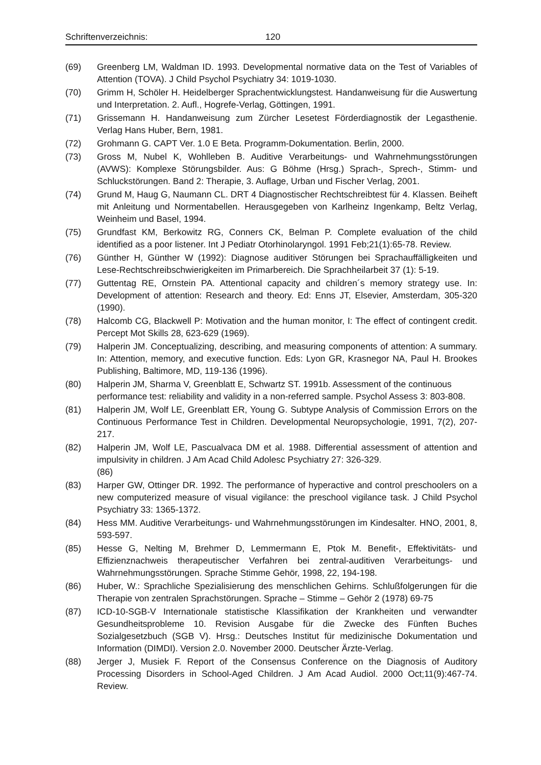Schriftenverzeichnis: 120
(69) Greenberg LM, Waldman ID. 1993. Developmental normative data on the Test of Variables of Attention (TOVA). J Child Psychol Psychiatry 34: 1019-1030.
(70) Grimm H, Schöler H. Heidelberger Sprachentwicklungstest. Handanweisung für die Auswertung und Interpretation. 2. Aufl., Hogrefe-Verlag, Göttingen, 1991.
(71) Grissemann H. Handanweisung zum Zürcher Lesetest Förderdiagnostik der Legasthenie. Verlag Hans Huber, Bern, 1981.
(72) Grohmann G. CAPT Ver. 1.0 E Beta. Programm-Dokumentation. Berlin, 2000.
(73) Gross M, Nubel K, Wohlleben B. Auditive Verarbeitungs- und Wahrnehmungsstörungen (AVWS): Komplexe Störungsbilder. Aus: G Böhme (Hrsg.) Sprach-, Sprech-, Stimm- und Schluckstörungen. Band 2: Therapie, 3. Auflage, Urban und Fischer Verlag, 2001.
(74) Grund M, Haug G, Naumann CL. DRT 4 Diagnostischer Rechtschreibtest für 4. Klassen. Beiheft mit Anleitung und Normentabellen. Herausgegeben von Karlheinz Ingenkamp, Beltz Verlag, Weinheim und Basel, 1994.
(75) Grundfast KM, Berkowitz RG, Conners CK, Belman P. Complete evaluation of the child identified as a poor listener. Int J Pediatr Otorhinolaryngol. 1991 Feb;21(1):65-78. Review.
(76) Günther H, Günther W (1992): Diagnose auditiver Störungen bei Sprachauffälligkeiten und Lese-Rechtschreibschwierigkeiten im Primarbereich. Die Sprachheilarbeit 37 (1): 5-19.
(77) Guttentag RE, Ornstein PA. Attentional capacity and children´s memory strategy use. In: Development of attention: Research and theory. Ed: Enns JT, Elsevier, Amsterdam, 305-320 (1990).
(78) Halcomb CG, Blackwell P: Motivation and the human monitor, I: The effect of contingent credit. Percept Mot Skills 28, 623-629 (1969).
(79) Halperin JM. Conceptualizing, describing, and measuring components of attention: A summary. In: Attention, memory, and executive function. Eds: Lyon GR, Krasnegor NA, Paul H. Brookes Publishing, Baltimore, MD, 119-136 (1996).
(80) Halperin JM, Sharma V, Greenblatt E, Schwartz ST. 1991b. Assessment of the continuous performance test: reliability and validity in a non-referred sample. Psychol Assess 3: 803-808.
(81) Halperin JM, Wolf LE, Greenblatt ER, Young G. Subtype Analysis of Commission Errors on the Continuous Performance Test in Children. Developmental Neuropsychologie, 1991, 7(2), 207-217.
(82) Halperin JM, Wolf LE, Pascualvaca DM et al. 1988. Differential assessment of attention and impulsivity in children. J Am Acad Child Adolesc Psychiatry 27: 326-329.
(86)
(83) Harper GW, Ottinger DR. 1992. The performance of hyperactive and control preschoolers on a new computerized measure of visual vigilance: the preschool vigilance task. J Child Psychol Psychiatry 33: 1365-1372.
(84) Hess MM. Auditive Verarbeitungs- und Wahrnehmungsstörungen im Kindesalter. HNO, 2001, 8, 593-597.
(85) Hesse G, Nelting M, Brehmer D, Lemmermann E, Ptok M. Benefit-, Effektivitäts- und Effizienznachweis therapeutischer Verfahren bei zentral-auditiven Verarbeitungs- und Wahrnehmungsstörungen. Sprache Stimme Gehör, 1998, 22, 194-198.
(86) Huber, W.: Sprachliche Spezialisierung des menschlichen Gehirns. Schlußfolgerungen für die Therapie von zentralen Sprachstörungen. Sprache – Stimme – Gehör 2 (1978) 69-75
(87) ICD-10-SGB-V Internationale statistische Klassifikation der Krankheiten und verwandter Gesundheitsprobleme 10. Revision Ausgabe für die Zwecke des Fünften Buches Sozialgesetzbuch (SGB V). Hrsg.: Deutsches Institut für medizinische Dokumentation und Information (DIMDI). Version 2.0. November 2000. Deutscher Ärzte-Verlag.
(88) Jerger J, Musiek F. Report of the Consensus Conference on the Diagnosis of Auditory Processing Disorders in School-Aged Children. J Am Acad Audiol. 2000 Oct;11(9):467-74. Review.